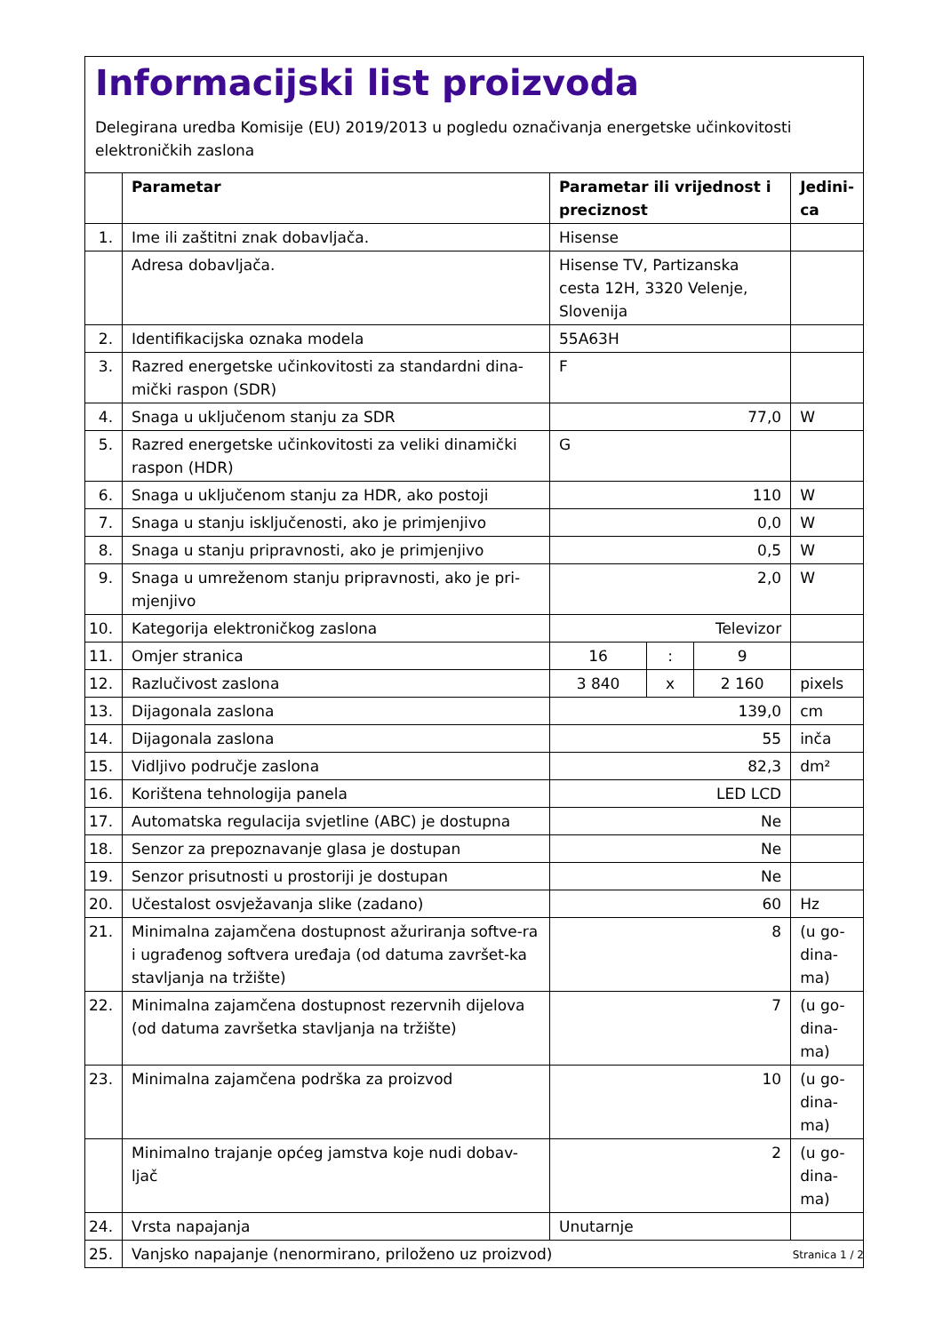Informacijski list proizvoda
Delegirana uredba Komisije (EU) 2019/2013 u pogledu označivanja energetske učinkovitosti elektroničkih zaslona
| | Parametar | Parametar ili vrijednost i preciznost | | | Jedini- ca |
| --- | --- | --- | --- | --- | --- |
| 1. | Ime ili zaštitni znak dobavljača. | Hisense | | | |
| | Adresa dobavljača. | Hisense TV, Partizanska cesta 12H, 3320 Velenje, Slovenija | | | |
| 2. | Identifikacijska oznaka modela | 55A63H | | | |
| 3. | Razred energetske učinkovitosti za standardni dina-mički raspon (SDR) | F | | | |
| 4. | Snaga u uključenom stanju za SDR | 77,0 | | | W |
| 5. | Razred energetske učinkovitosti za veliki dinamički raspon (HDR) | G | | | |
| 6. | Snaga u uključenom stanju za HDR, ako postoji | 110 | | | W |
| 7. | Snaga u stanju isključenosti, ako je primjenjivo | 0,0 | | | W |
| 8. | Snaga u stanju pripravnosti, ako je primjenjivo | 0,5 | | | W |
| 9. | Snaga u umreženom stanju pripravnosti, ako je pri-mjenjivo | 2,0 | | | W |
| 10. | Kategorija elektroničkog zaslona | Televizor | | | |
| 11. | Omjer stranica | 16 | : | 9 | |
| 12. | Razlučivost zaslona | 3 840 | x | 2 160 | pixels |
| 13. | Dijagonala zaslona | 139,0 | | | cm |
| 14. | Dijagonala zaslona | 55 | | | inča |
| 15. | Vidljivo područje zaslona | 82,3 | | | dm² |
| 16. | Korištena tehnologija panela | LED LCD | | | |
| 17. | Automatska regulacija svjetline (ABC) je dostupna | Ne | | | |
| 18. | Senzor za prepoznavanje glasa je dostupan | Ne | | | |
| 19. | Senzor prisutnosti u prostoriji je dostupan | Ne | | | |
| 20. | Učestalost osvježavanja slike (zadano) | 60 | | | Hz |
| 21. | Minimalna zajamčena dostupnost ažuriranja softve-ra i ugrađenog softvera uređaja (od datuma završet-ka stavljanja na tržište) | 8 | | | (u go- dina- ma) |
| 22. | Minimalna zajamčena dostupnost rezervnih dijelova (od datuma završetka stavljanja na tržište) | 7 | | | (u go- dina- ma) |
| 23. | Minimalna zajamčena podrška za proizvod | 10 | | | (u go- dina- ma) |
| | Minimalno trajanje općeg jamstva koje nudi dobav-ljač | 2 | | | (u go- dina- ma) |
| 24. | Vrsta napajanja | Unutarnje | | | |
| 25. | Vanjsko napajanje (nenormirano, priloženo uz proizvod) | | | | |
Stranica 1 / 2